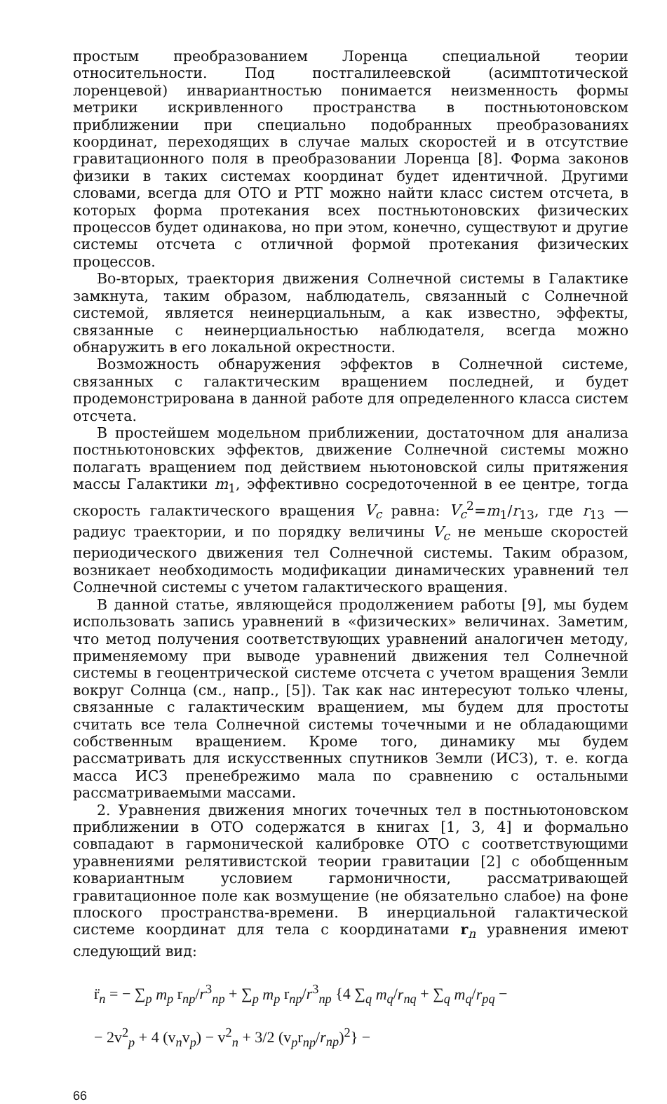простым преобразованием Лоренца специальной теории относительности. Под постгалилеевской (асимптотической лоренцевой) инвариантностью понимается неизменность формы метрики искривленного пространства в постньютоновском приближении при специально подобранных преобразованиях координат, переходящих в случае малых скоростей и в отсутствие гравитационного поля в преобразовании Лоренца [8]. Форма законов физики в таких системах координат будет идентичной. Другими словами, всегда для ОТО и РТГ можно найти класс систем отсчета, в которых форма протекания всех постньютоновских физических процессов будет одинакова, но при этом, конечно, существуют и другие системы отсчета с отличной формой протекания физических процессов.
Во-вторых, траектория движения Солнечной системы в Галактике замкнута, таким образом, наблюдатель, связанный с Солнечной системой, является неинерциальным, а как известно, эффекты, связанные с неинерциальностью наблюдателя, всегда можно обнаружить в его локальной окрестности.
Возможность обнаружения эффектов в Солнечной системе, связанных с галактическим вращением последней, и будет продемонстрирована в данной работе для определенного класса систем отсчета.
В простейшем модельном приближении, достаточном для анализа постньютоновских эффектов, движение Солнечной системы можно полагать вращением под действием ньютоновской силы притяжения массы Галактики m<sub>1</sub>, эффективно сосредоточенной в ее центре, тогда скорость галактического вращения V<sub>c</sub> равна: V<sub>c</sub><sup>2</sup>=m<sub>1</sub>/r<sub>13</sub>, где r<sub>13</sub> — радиус траектории, и по порядку величины V<sub>c</sub> не меньше скоростей периодического движения тел Солнечной системы. Таким образом, возникает необходимость модификации динамических уравнений тел Солнечной системы с учетом галактического вращения.
В данной статье, являющейся продолжением работы [9], мы будем использовать запись уравнений в «физических» величинах. Заметим, что метод получения соответствующих уравнений аналогичен методу, применяемому при выводе уравнений движения тел Солнечной системы в геоцентрической системе отсчета с учетом вращения Земли вокруг Солнца (см., напр., [5]). Так как нас интересуют только члены, связанные с галактическим вращением, мы будем для простоты считать все тела Солнечной системы точечными и не обладающими собственным вращением. Кроме того, динамику мы будем рассматривать для искусственных спутников Земли (ИСЗ), т. е. когда масса ИСЗ пренебрежимо мала по сравнению с остальными рассматриваемыми массами.
2. Уравнения движения многих точечных тел в постньютоновском приближении в ОТО содержатся в книгах [1, 3, 4] и формально совпадают в гармонической калибровке ОТО с соответствующими уравнениями релятивистской теории гравитации [2] с обобщенным ковариантным условием гармоничности, рассматривающей гравитационное поле как возмущение (не обязательно слабое) на фоне плоского пространства-времени. В инерциальной галактической системе координат для тела с координатами r<sub>n</sub> уравнения имеют следующий вид:
r̈<sub>n</sub> = − ∑<sub>p</sub> m<sub>p</sub> r<sub>np</sub>/r<sup>3</sup><sub>np</sub> + ∑<sub>p</sub> m<sub>p</sub> r<sub>np</sub>/r<sup>3</sup><sub>np</sub> {4 ∑<sub>q</sub> m<sub>q</sub>/r<sub>nq</sub> + ∑<sub>q</sub> m<sub>q</sub>/r<sub>pq</sub> −
− 2v<sup>2</sup><sub>p</sub> + 4 (v<sub>n</sub>v<sub>p</sub>) − v<sup>2</sup><sub>n</sub> + 3/2 (v<sub>p</sub>r<sub>np</sub>/r<sub>np</sub>)<sup>2</sup>} −
66